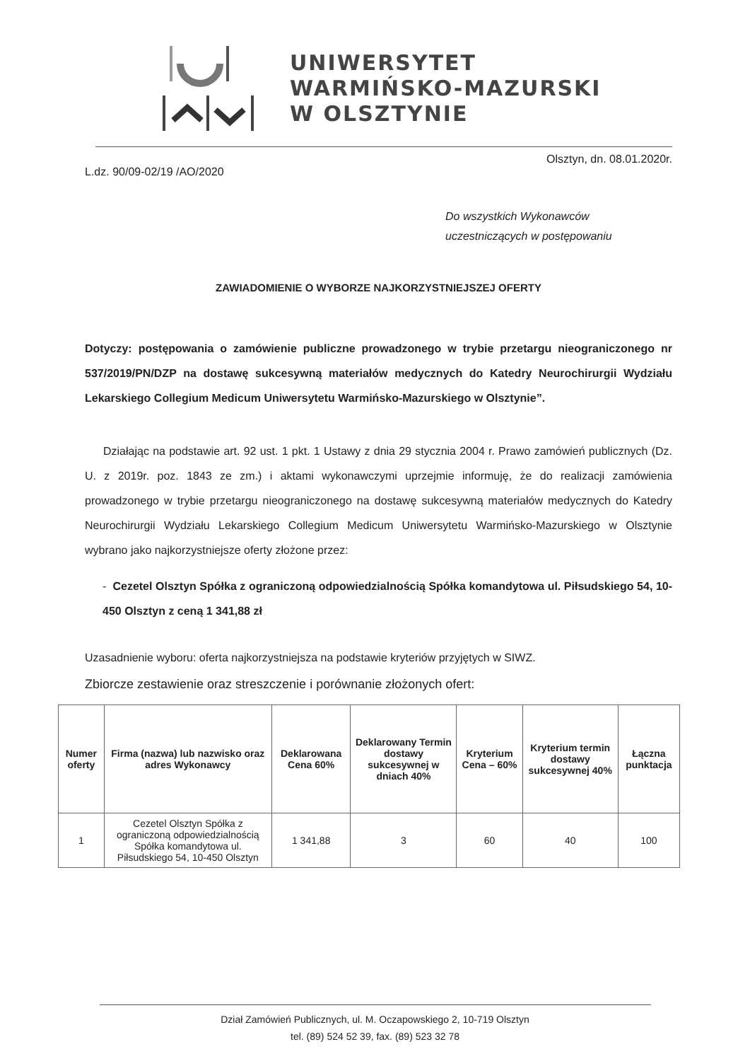UNIWERSYTET
WARMIŃSKO-MAZURSKI
W OLSZTYNIE
Olsztyn, dn. 08.01.2020r.
L.dz. 90/09-02/19 /AO/2020
Do wszystkich Wykonawców
uczestniczących w postępowaniu
ZAWIADOMIENIE O WYBORZE NAJKORZYSTNIEJSZEJ OFERTY
Dotyczy: postępowania o zamówienie publiczne prowadzonego w trybie przetargu nieograniczonego nr 537/2019/PN/DZP na dostawę sukcesywną materiałów medycznych do Katedry Neurochirurgii Wydziału Lekarskiego Collegium Medicum Uniwersytetu Warmińsko-Mazurskiego w Olsztynie”.
Działając na podstawie art. 92 ust. 1 pkt. 1 Ustawy z dnia 29 stycznia 2004 r. Prawo zamówień publicznych (Dz. U. z 2019r. poz. 1843 ze zm.) i aktami wykonawczymi uprzejmie informuję, że do realizacji zamówienia prowadzonego w trybie przetargu nieograniczonego na dostawę sukcesywną materiałów medycznych do Katedry Neurochirurgii Wydziału Lekarskiego Collegium Medicum Uniwersytetu Warmińsko-Mazurskiego w Olsztynie wybrano jako najkorzystniejsze oferty złożone przez:
- Cezetel Olsztyn Spółka z ograniczoną odpowiedzialnością Spółka komandytowa ul. Piłsudskiego 54, 10-450 Olsztyn z ceną 1 341,88 zł
Uzasadnienie wyboru: oferta najkorzystniejsza na podstawie kryteriów przyjętych w SIWZ.
Zbiorcze zestawienie oraz streszczenie i porównanie złożonych ofert:
| Numer oferty | Firma (nazwa) lub nazwisko oraz adres Wykonawcy | Deklarowana Cena 60% | Deklarowany Termin dostawy sukcesywnej w dniach 40% | Kryterium Cena – 60% | Kryterium termin dostawy sukcesywnej 40% | Łączna punktacja |
| --- | --- | --- | --- | --- | --- | --- |
| 1 | Cezetel Olsztyn Spółka z ograniczoną odpowiedzialnością Spółka komandytowa ul. Piłsudskiego 54, 10-450 Olsztyn | 1 341,88 | 3 | 60 | 40 | 100 |
Dział Zamówień Publicznych, ul. M. Oczapowskiego 2, 10-719 Olsztyn
tel. (89) 524 52 39, fax. (89) 523 32 78